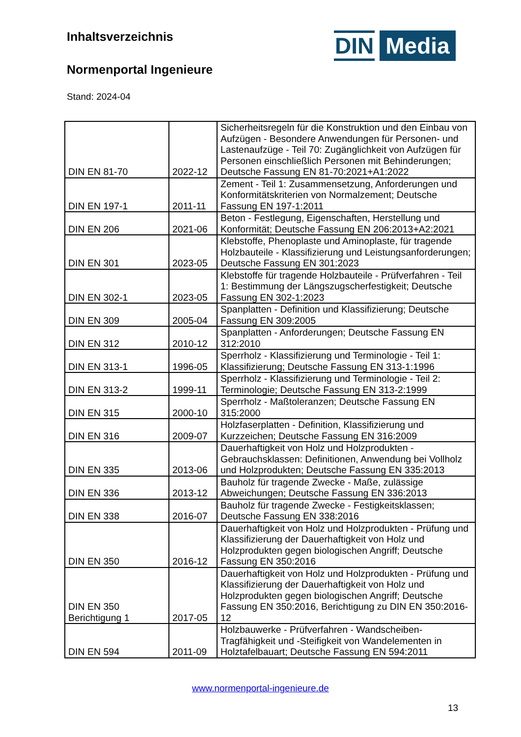Inhaltsverzeichnis
Normenportal Ingenieure
Stand: 2024-04
DIN Media
| DIN EN 81-70 | 2022-12 | Sicherheitsregeln für die Konstruktion und den Einbau von Aufzügen - Besondere Anwendungen für Personen- und Lastenaufzüge - Teil 70: Zugänglichkeit von Aufzügen für Personen einschließlich Personen mit Behinderungen; Deutsche Fassung EN 81-70:2021+A1:2022 |
| DIN EN 197-1 | 2011-11 | Zement - Teil 1: Zusammensetzung, Anforderungen und Konformitätskriterien von Normalzement; Deutsche Fassung EN 197-1:2011 |
| DIN EN 206 | 2021-06 | Beton - Festlegung, Eigenschaften, Herstellung und Konformität; Deutsche Fassung EN 206:2013+A2:2021 |
| DIN EN 301 | 2023-05 | Klebstoffe, Phenoplaste und Aminoplaste, für tragende Holzbauteile - Klassifizierung und Leistungsanforderungen; Deutsche Fassung EN 301:2023 |
| DIN EN 302-1 | 2023-05 | Klebstoffe für tragende Holzbauteile - Prüfverfahren - Teil 1: Bestimmung der Längszugscherfestigkeit; Deutsche Fassung EN 302-1:2023 |
| DIN EN 309 | 2005-04 | Spanplatten - Definition und Klassifizierung; Deutsche Fassung EN 309:2005 |
| DIN EN 312 | 2010-12 | Spanplatten - Anforderungen; Deutsche Fassung EN 312:2010 |
| DIN EN 313-1 | 1996-05 | Sperrholz - Klassifizierung und Terminologie - Teil 1: Klassifizierung; Deutsche Fassung EN 313-1:1996 |
| DIN EN 313-2 | 1999-11 | Sperrholz - Klassifizierung und Terminologie - Teil 2: Terminologie; Deutsche Fassung EN 313-2:1999 |
| DIN EN 315 | 2000-10 | Sperrholz - Maßtoleranzen; Deutsche Fassung EN 315:2000 |
| DIN EN 316 | 2009-07 | Holzfaserplatten - Definition, Klassifizierung und Kurzzeichen; Deutsche Fassung EN 316:2009 |
| DIN EN 335 | 2013-06 | Dauerhaftigkeit von Holz und Holzprodukten - Gebrauchsklassen: Definitionen, Anwendung bei Vollholz und Holzprodukten; Deutsche Fassung EN 335:2013 |
| DIN EN 336 | 2013-12 | Bauholz für tragende Zwecke - Maße, zulässige Abweichungen; Deutsche Fassung EN 336:2013 |
| DIN EN 338 | 2016-07 | Bauholz für tragende Zwecke - Festigkeitsklassen; Deutsche Fassung EN 338:2016 |
| DIN EN 350 | 2016-12 | Dauerhaftigkeit von Holz und Holzprodukten - Prüfung und Klassifizierung der Dauerhaftigkeit von Holz und Holzprodukten gegen biologischen Angriff; Deutsche Fassung EN 350:2016 |
| DIN EN 350 Berichtigung 1 | 2017-05 | Dauerhaftigkeit von Holz und Holzprodukten - Prüfung und Klassifizierung der Dauerhaftigkeit von Holz und Holzprodukten gegen biologischen Angriff; Deutsche Fassung EN 350:2016, Berichtigung zu DIN EN 350:2016-12 |
| DIN EN 594 | 2011-09 | Holzbauwerke - Prüfverfahren - Wandscheiben-Tragfähigkeit und -Steifigkeit von Wandelementen in Holztafelbauart; Deutsche Fassung EN 594:2011 |
www.normenportal-ingenieure.de
13